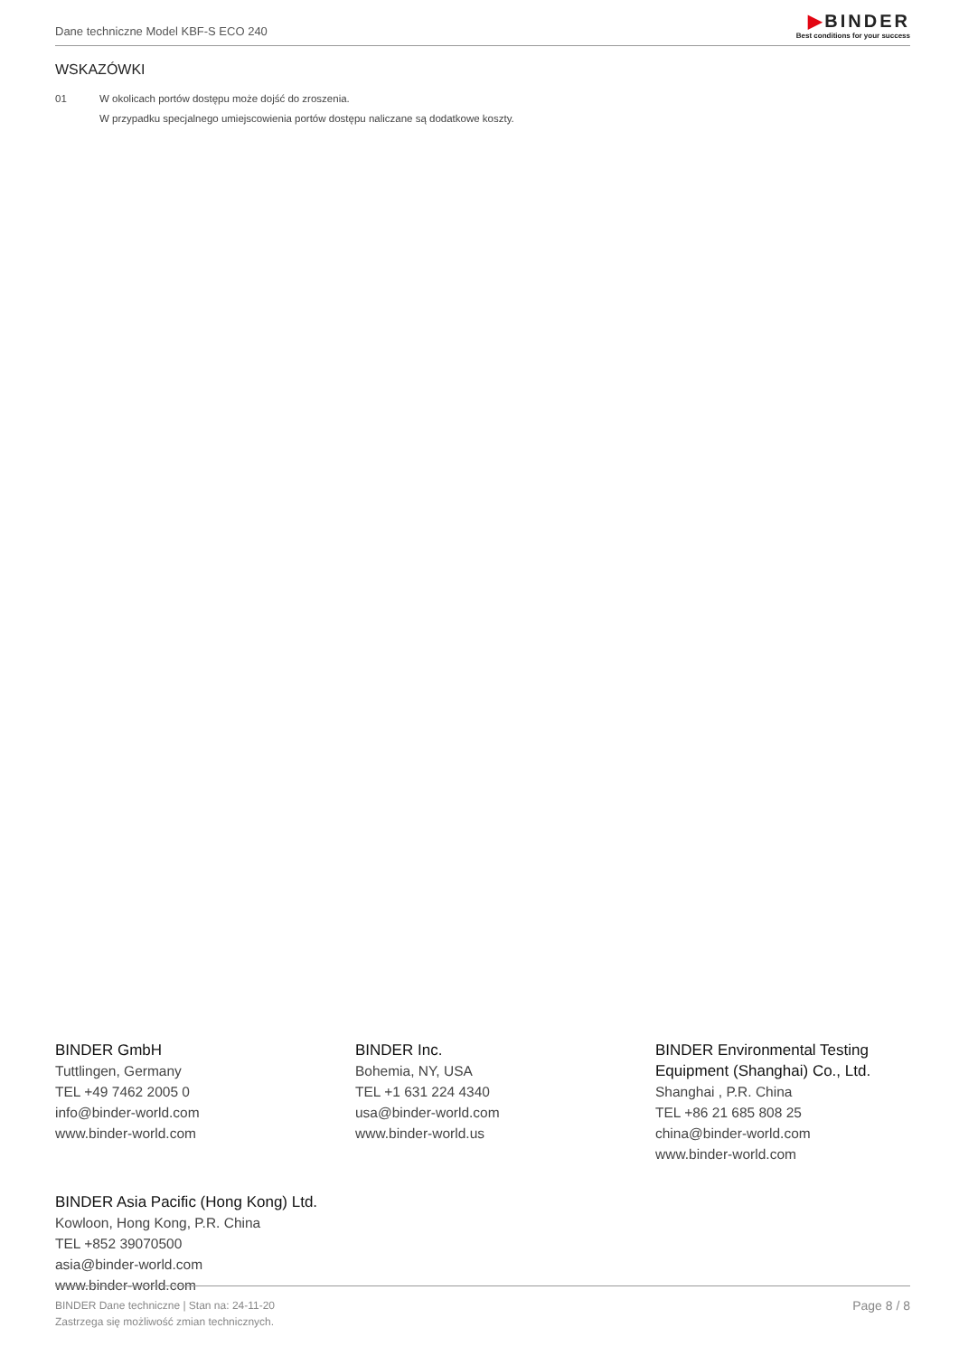Dane techniczne Model KBF-S ECO 240
▶BINDER
Best conditions for your success
WSKAZÓWKI
01 W okolicach portów dostępu może dojść do zroszenia.
W przypadku specjalnego umiejscowienia portów dostępu naliczane są dodatkowe koszty.
BINDER GmbH
Tuttlingen, Germany
TEL +49 7462 2005 0
info@binder-world.com
www.binder-world.com
BINDER Inc.
Bohemia, NY, USA
TEL +1 631 224 4340
usa@binder-world.com
www.binder-world.us
BINDER Environmental Testing Equipment (Shanghai) Co., Ltd.
Shanghai , P.R. China
TEL +86 21 685 808 25
china@binder-world.com
www.binder-world.com
BINDER Asia Pacific (Hong Kong) Ltd.
Kowloon, Hong Kong, P.R. China
TEL +852 39070500
asia@binder-world.com
www.binder-world.com
BINDER Dane techniczne | Stan na: 24-11-20
Zastrzega się możliwość zmian technicznych.
Page 8 / 8